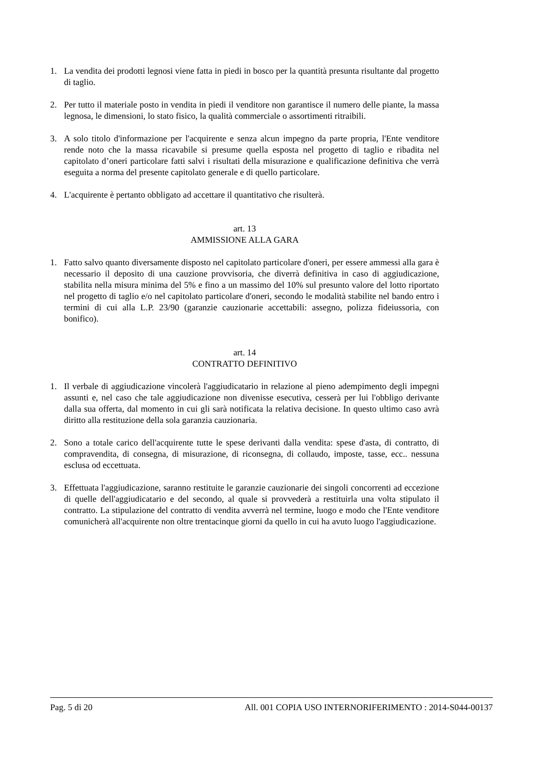1. La vendita dei prodotti legnosi viene fatta in piedi in bosco per la quantità presunta risultante dal progetto di taglio.
2. Per tutto il materiale posto in vendita in piedi il venditore non garantisce il numero delle piante, la massa legnosa, le dimensioni, lo stato fisico, la qualità commerciale o assortimenti ritraibili.
3. A solo titolo d'informazione per l'acquirente e senza alcun impegno da parte propria, l'Ente venditore rende noto che la massa ricavabile si presume quella esposta nel progetto di taglio e ribadita nel capitolato d’oneri particolare fatti salvi i risultati della misurazione e qualificazione definitiva che verrà eseguita a norma del presente capitolato generale e di quello particolare.
4. L'acquirente è pertanto obbligato ad accettare il quantitativo che risulterà.
art. 13
AMMISSIONE ALLA GARA
1. Fatto salvo quanto diversamente disposto nel capitolato particolare d'oneri, per essere ammessi alla gara è necessario il deposito di una cauzione provvisoria, che diverrà definitiva in caso di aggiudicazione, stabilita nella misura minima del 5% e fino a un massimo del 10% sul presunto valore del lotto riportato nel progetto di taglio e/o nel capitolato particolare d'oneri, secondo le modalità stabilite nel bando entro i termini di cui alla L.P. 23/90 (garanzie cauzionarie accettabili: assegno, polizza fideiussoria, con bonifico).
art. 14
CONTRATTO DEFINITIVO
1. Il verbale di aggiudicazione vincolerà l'aggiudicatario in relazione al pieno adempimento degli impegni assunti e, nel caso che tale aggiudicazione non divenisse esecutiva, cesserà per lui l'obbligo derivante dalla sua offerta, dal momento in cui gli sarà notificata la relativa decisione. In questo ultimo caso avrà diritto alla restituzione della sola garanzia cauzionaria.
2. Sono a totale carico dell'acquirente tutte le spese derivanti dalla vendita: spese d'asta, di contratto, di compravendita, di consegna, di misurazione, di riconsegna, di collaudo, imposte, tasse, ecc.. nessuna esclusa od eccettuata.
3. Effettuata l'aggiudicazione, saranno restituite le garanzie cauzionarie dei singoli concorrenti ad eccezione di quelle dell'aggiudicatario e del secondo, al quale si provvederà a restituirla una volta stipulato il contratto. La stipulazione del contratto di vendita avverrà nel termine, luogo e modo che l'Ente venditore comunicherà all'acquirente non oltre trentacinque giorni da quello in cui ha avuto luogo l'aggiudicazione.
Pag. 5 di 20 All. 001 COPIA USO INTERNORIFERIMENTO : 2014-S044-00137